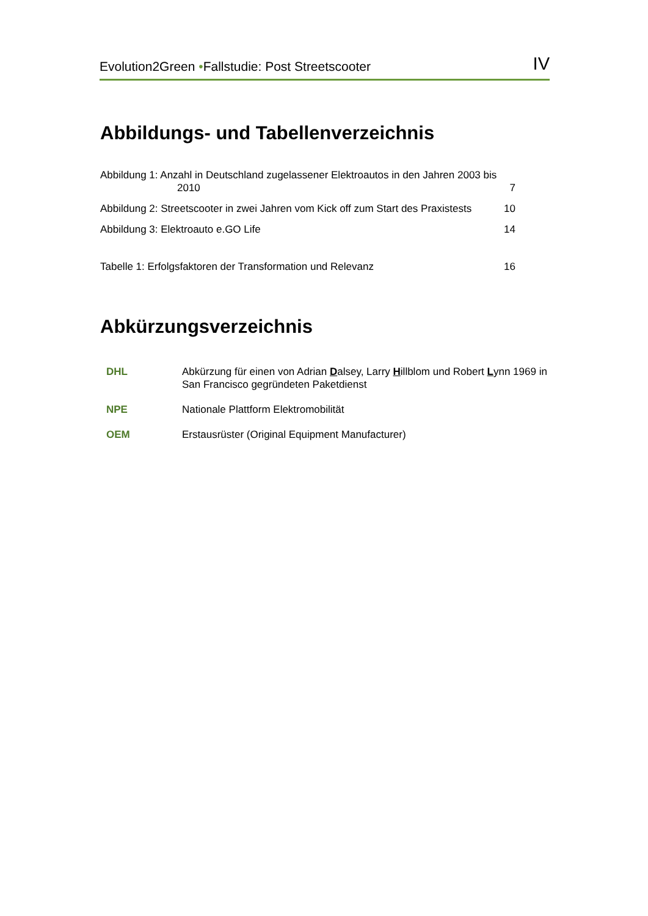Evolution2Green •Fallstudie: Post Streetscooter IV
Abbildungs- und Tabellenverzeichnis
Abbildung 1: Anzahl in Deutschland zugelassener Elektroautos in den Jahren 2003 bis
2010 7
Abbildung 2: Streetscooter in zwei Jahren vom Kick off zum Start des Praxistests 10
Abbildung 3: Elektroauto e.GO Life 14
Tabelle 1: Erfolgsfaktoren der Transformation und Relevanz 16
Abkürzungsverzeichnis
DHL Abkürzung für einen von Adrian Dalsey, Larry Hillblom und Robert Lynn 1969 in San Francisco gegründeten Paketdienst
NPE Nationale Plattform Elektromobilität
OEM Erstausrüster (Original Equipment Manufacturer)